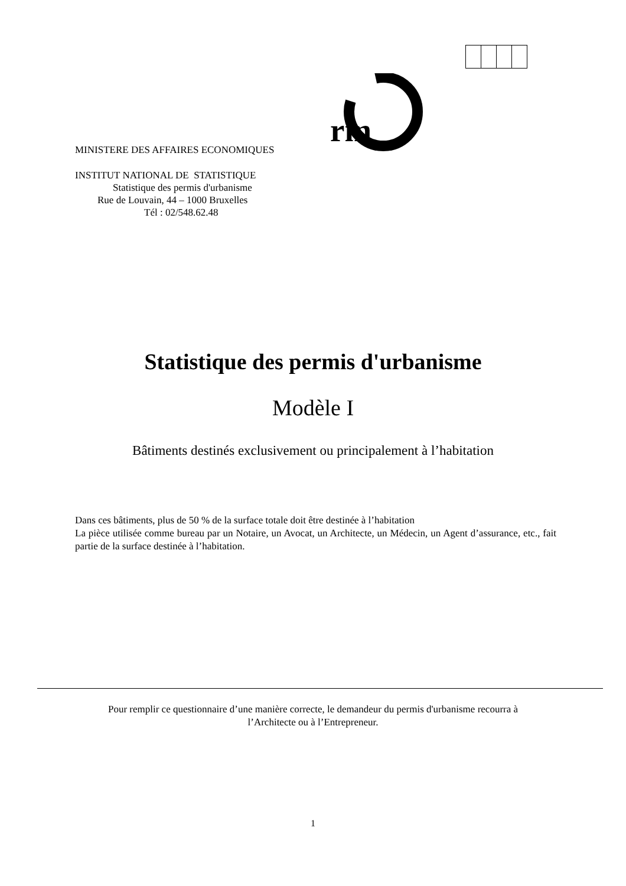MINISTERE DES AFFAIRES ECONOMIQUES
rm
INSTITUT NATIONAL DE STATISTIQUE
Statistique des permis d'urbanisme
Rue de Louvain, 44 – 1000 Bruxelles
Tél : 02/548.62.48
Statistique des permis d'urbanisme
Modèle I
Bâtiments destinés exclusivement ou principalement à l’habitation
Dans ces bâtiments, plus de 50 % de la surface totale doit être destinée à l’habitation
La pièce utilisée comme bureau par un Notaire, un Avocat, un Architecte, un Médecin, un Agent d’assurance, etc., fait partie de la surface destinée à l’habitation.
Pour remplir ce questionnaire d’une manière correcte, le demandeur du permis d'urbanisme recourra à
l’Architecte ou à l’Entrepreneur.
1